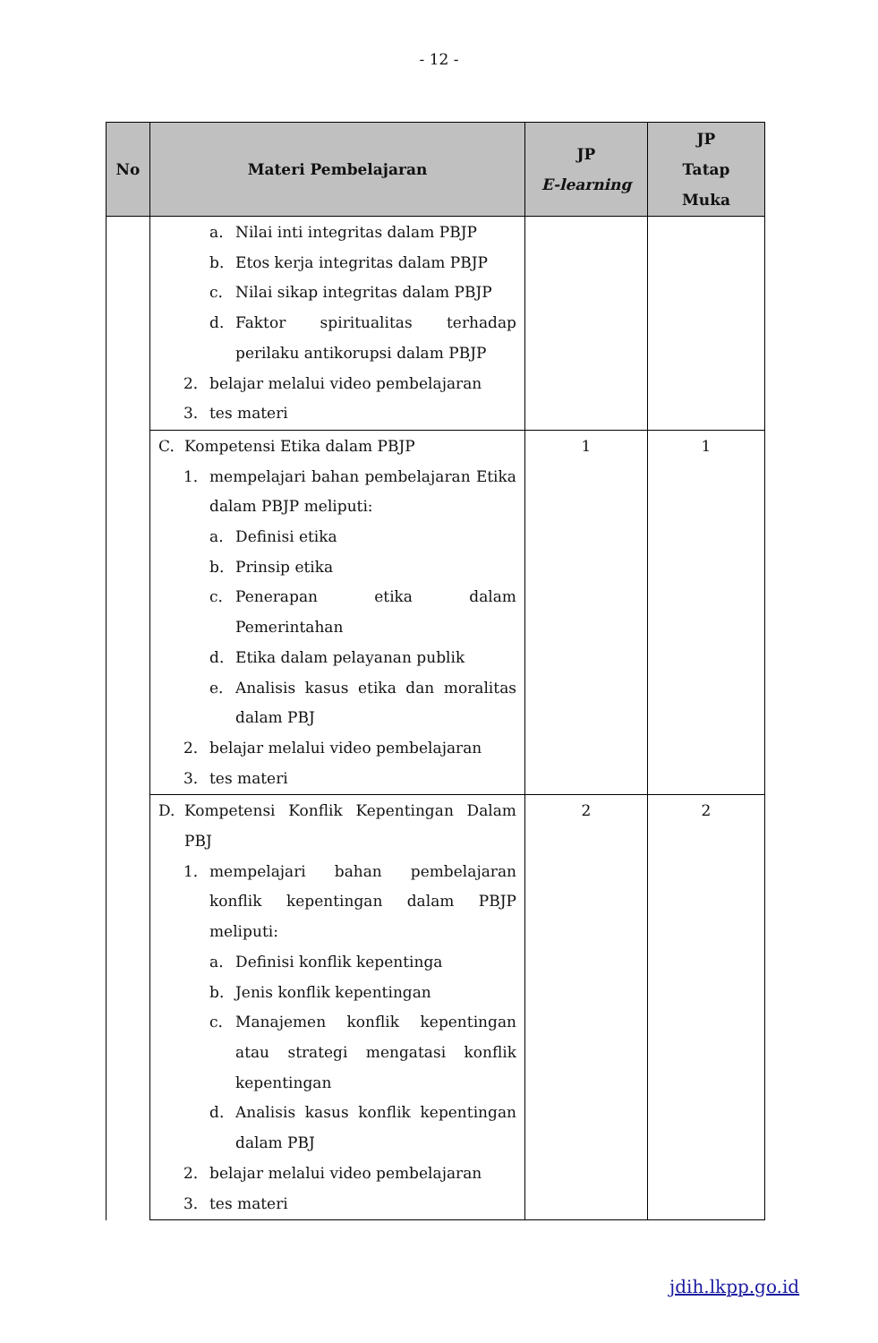- 12 -
| No | Materi Pembelajaran | JP E-learning | JP Tatap Muka |
| --- | --- | --- | --- |
| | a. Nilai inti integritas dalam PBJP b. Etos kerja integritas dalam PBJP c. Nilai sikap integritas dalam PBJP d. Faktor spiritualitas terhadap perilaku antikorupsi dalam PBJP 2. belajar melalui video pembelajaran 3. tes materi | | |
| | C. Kompetensi Etika dalam PBJP 1. mempelajari bahan pembelajaran Etika dalam PBJP meliputi: a. Definisi etika b. Prinsip etika c. Penerapan etika dalam Pemerintahan d. Etika dalam pelayanan publik e. Analisis kasus etika dan moralitas dalam PBJ 2. belajar melalui video pembelajaran 3. tes materi | 1 | 1 |
| | D. Kompetensi Konflik Kepentingan Dalam PBJ 1. mempelajari bahan pembelajaran konflik kepentingan dalam PBJP meliputi: a. Definisi konflik kepentinga b. Jenis konflik kepentingan c. Manajemen konflik kepentingan atau strategi mengatasi konflik kepentingan d. Analisis kasus konflik kepentingan dalam PBJ 2. belajar melalui video pembelajaran 3. tes materi | 2 | 2 |
jdih.lkpp.go.id